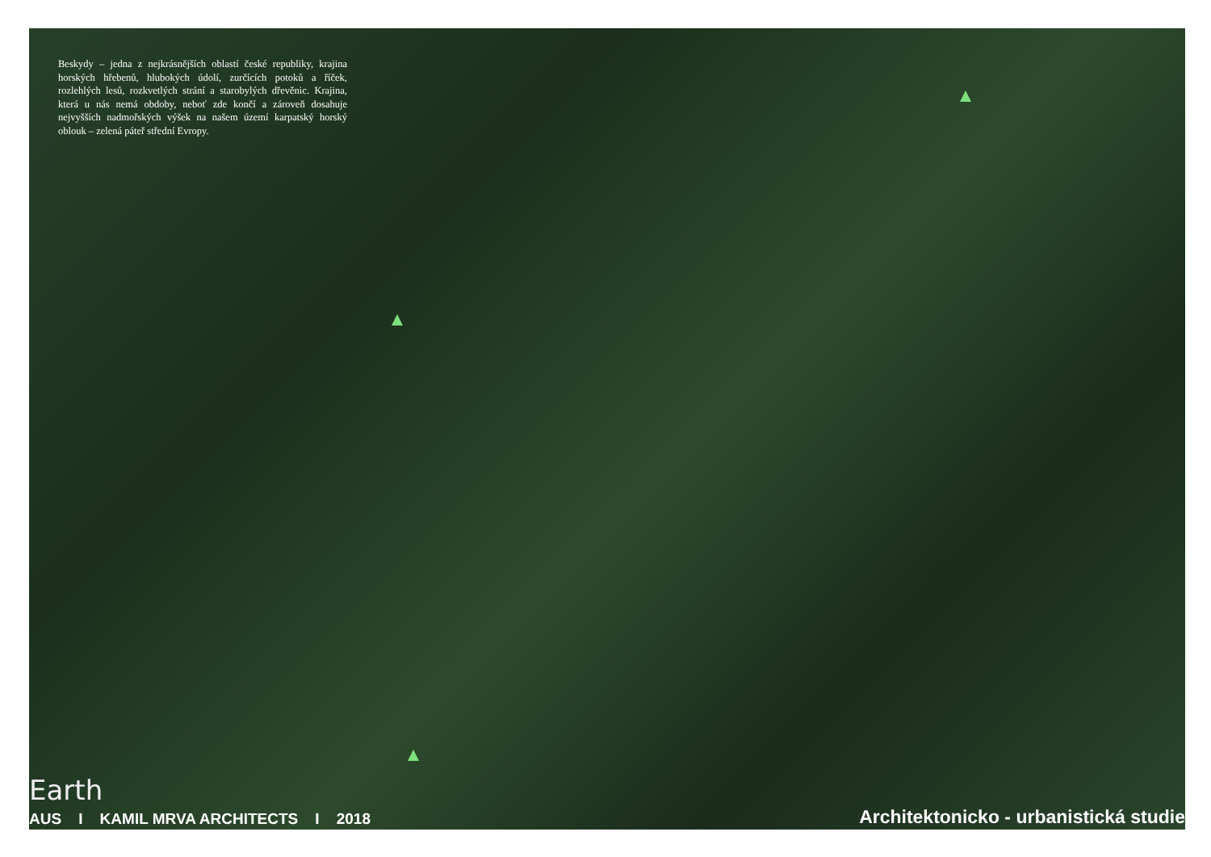Beskydy – jedna z nejkrásnějších oblastí české republiky, krajina horských hřebenů, hlubokých údolí, zurčících potoků a říček, rozlehlých lesů, rozkvetlých strání a starobylých dřevěnic. Krajina, která u nás nemá obdoby, neboť zde končí a zároveň dosahuje nejvyšších nadmořských výšek na našem území karpatský horský oblouk – zelená páteř střední Evropy.
Earth
AUS I KAMIL MRVA ARCHITECTS I 2018 Architektonicko - urbanistická studie